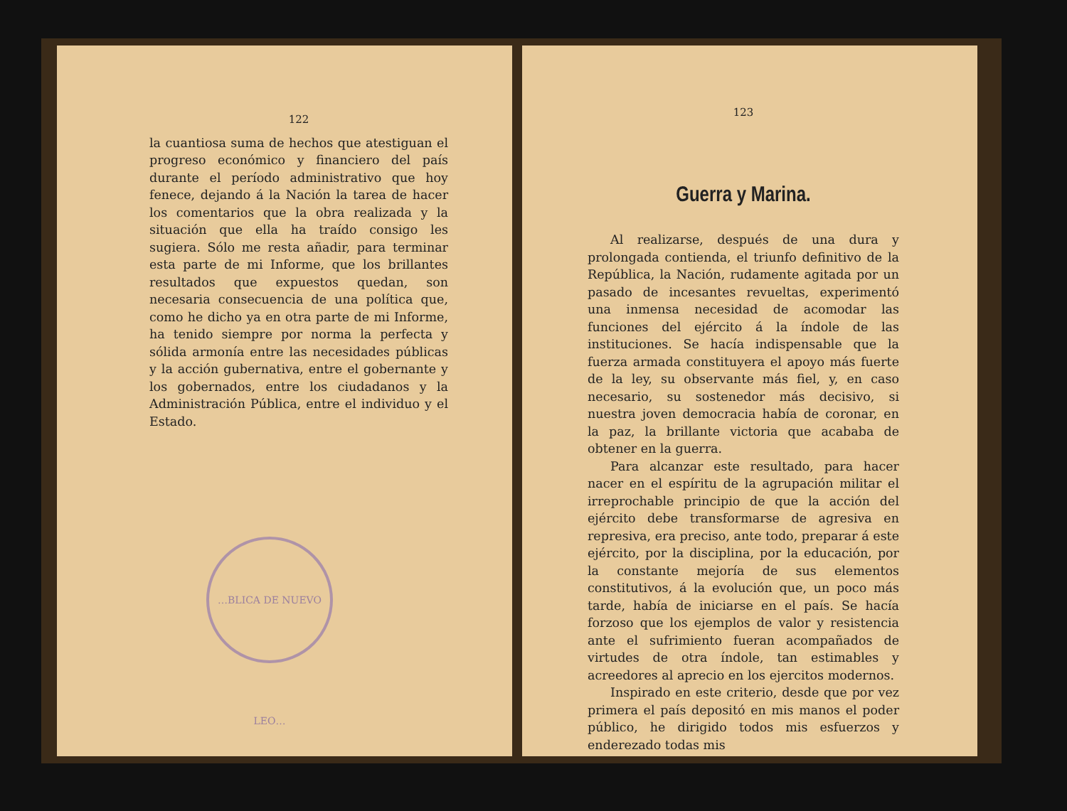122
la cuantiosa suma de hechos que atestiguan el progreso económico y financiero del país durante el período administrativo que hoy fenece, dejando á la Nación la tarea de hacer los comentarios que la obra realizada y la situación que ella ha traído consigo les sugiera. Sólo me resta añadir, para terminar esta parte de mi Informe, que los brillantes resultados que expuestos quedan, son necesaria consecuencia de una política que, como he dicho ya en otra parte de mi Informe, ha tenido siempre por norma la perfecta y sólida armonía entre las necesidades públicas y la acción gubernativa, entre el gobernante y los gobernados, entre los ciudadanos y la Administración Pública, entre el individuo y el Estado.
…BLICA DE NUEVO LEO…
123
Guerra y Marina.
Al realizarse, después de una dura y prolongada contienda, el triunfo definitivo de la República, la Nación, rudamente agitada por un pasado de incesantes revueltas, experimentó una inmensa necesidad de acomodar las funciones del ejército á la índole de las instituciones. Se hacía indispensable que la fuerza armada constituyera el apoyo más fuerte de la ley, su observante más fiel, y, en caso necesario, su sostenedor más decisivo, si nuestra joven democracia había de coronar, en la paz, la brillante victoria que acababa de obtener en la guerra.
Para alcanzar este resultado, para hacer nacer en el espíritu de la agrupación militar el irreprochable principio de que la acción del ejército debe transformarse de agresiva en represiva, era preciso, ante todo, preparar á este ejército, por la disciplina, por la educación, por la constante mejoría de sus elementos constitutivos, á la evolución que, un poco más tarde, había de iniciarse en el país. Se hacía forzoso que los ejemplos de valor y resistencia ante el sufrimiento fueran acompañados de virtudes de otra índole, tan estimables y acreedores al aprecio en los ejercitos modernos.
Inspirado en este criterio, desde que por vez primera el país depositó en mis manos el poder público, he dirigido todos mis esfuerzos y enderezado todas mis